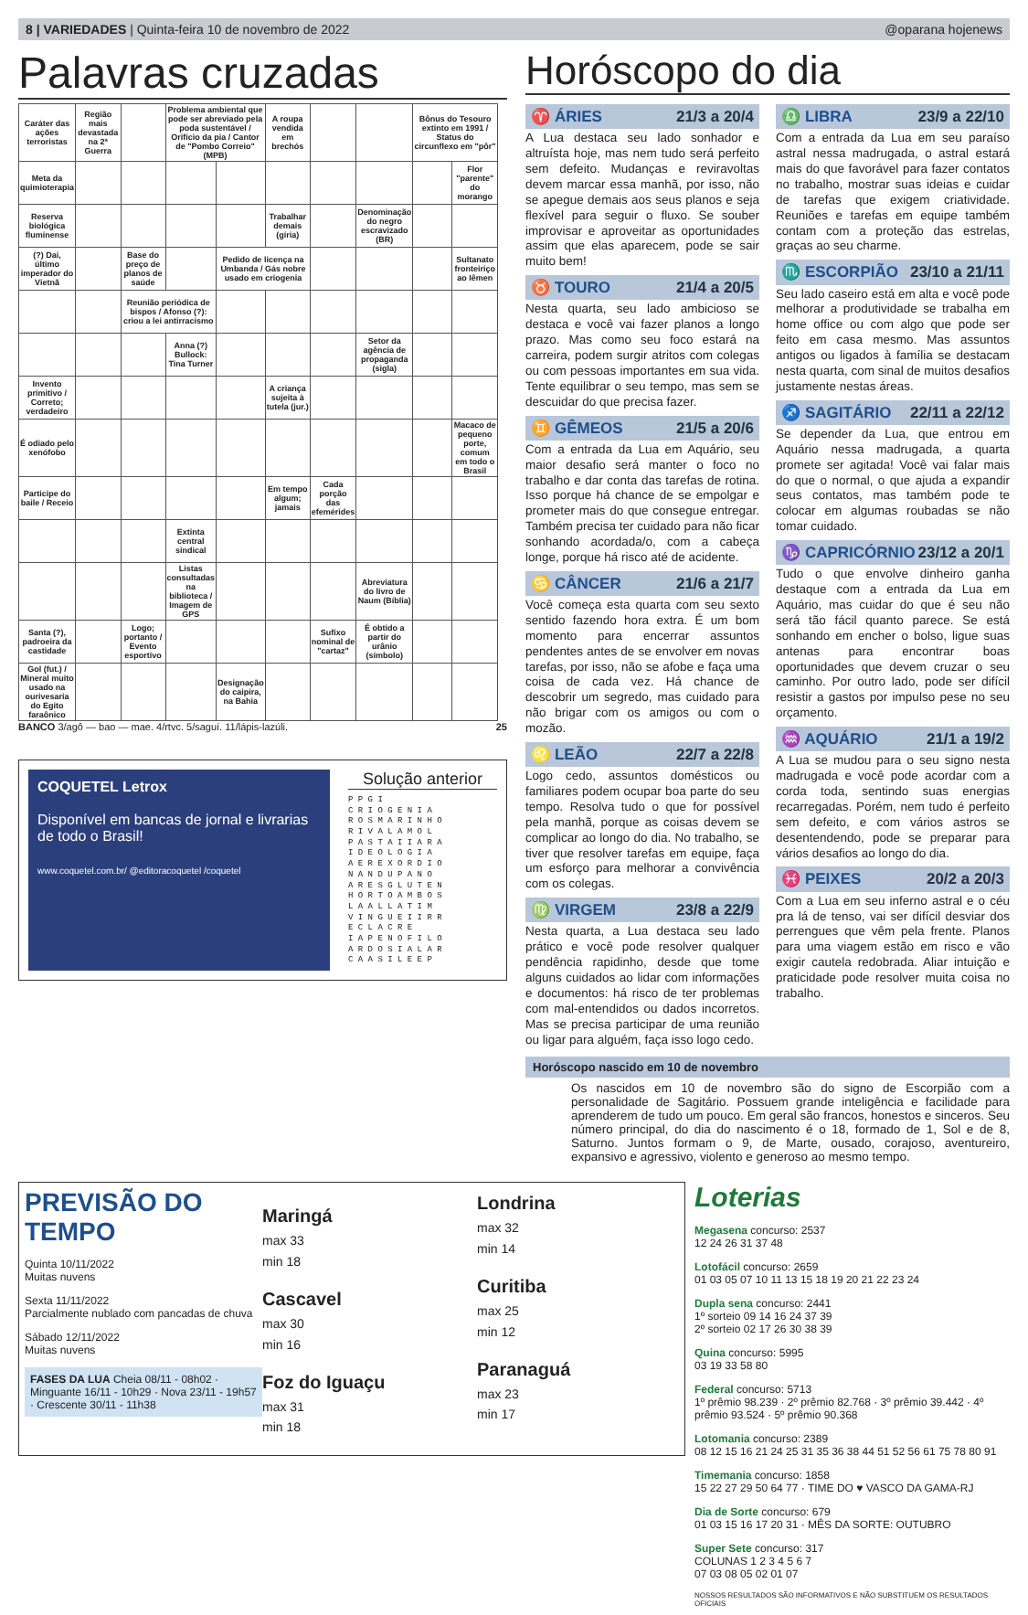8 | VARIEDADES | Quinta-feira 10 de novembro de 2022 @oparana hojenews
Palavras cruzadas
| Caráter das ações terroristas | Região mais devastada na 2ª Guerra | | Problema ambiental que pode ser abreviado pela poda sustentável / Orifício da pia / Cantor de "Pombo Correio" (MPB) | | A roupa vendida em brechós | | | Bônus do Tesouro extinto em 1991 / Status do circunflexo em "pôr" | |
| Meta da quimioterapia | | | | | | | | | Flor "parente" do morango |
| Reserva biológica fluminense | | | | | Trabalhar demais (gíria) | | Denominação do negro escravizado (BR) | | |
| (?) Dai, último imperador do Vietnã | | Base do preço de planos de saúde | | Pedido de licença na Umbanda / Gás nobre usado em criogenia | | | | | Sultanato fronteiriço ao Iêmen |
| | | Reunião periódica de bispos / Afonso (?): criou a lei antirracismo | | | | | | | |
| | | | Anna (?) Bullock: Tina Turner | | | | Setor da agência de propaganda (sigla) | | |
| Invento primitivo / Correto; verdadeiro | | | | | A criança sujeita à tutela (jur.) | | | | |
| É odiado pelo xenófobo | | | | | | | | | Macaco de pequeno porte, comum em todo o Brasil |
| Participe do baile / Receio | | | | | Em tempo algum; jamais | Cada porção das efemérides | | | |
| | | | Extinta central sindical | | | | | | |
| | | | Listas consultadas na biblioteca / Imagem de GPS | | | | Abreviatura do livro de Naum (Bíblia) | | |
| Santa (?), padroeira da castidade | | Logo; portanto / Evento esportivo | | | | Sufixo nominal de "cartaz" | É obtido a partir do urânio (símbolo) | | |
| Gol (fut.) / Mineral muito usado na ourivesaria do Egito faraônico | | | | Designação do caipira, na Bahia | | | | | |
BANCO 3/agô — bao — mae. 4/rtvc. 5/saguí. 11/lápis-lazúli. 25
COQUETEL Letrox
Disponível em bancas de jornal e livrarias de todo o Brasil!
www.coquetel.com.br/ @editoracoquetel /coquetel
Solução anterior
P P G I
C R I O G E N I A
R O S M A R I N H O
R I V A L A M O L
P A S T A I I A R A
I D E O L O G I A
A E R E X O R D I O
N A N D U P A N O
A R E S G L U T E N
H O R T O A M B O S
L A A L L A T I M
V I N G U E I I R R
E C L A C R E
I A P E N O F I L O
A R D O S I A L A R
C A A S I L E E P
Horóscopo do dia
♈ ÁRIES 21/3 a 20/4
A Lua destaca seu lado sonhador e altruísta hoje, mas nem tudo será perfeito sem defeito. Mudanças e reviravoltas devem marcar essa manhã, por isso, não se apegue demais aos seus planos e seja flexível para seguir o fluxo. Se souber improvisar e aproveitar as oportunidades assim que elas aparecem, pode se sair muito bem!
♉ TOURO 21/4 a 20/5
Nesta quarta, seu lado ambicioso se destaca e você vai fazer planos a longo prazo. Mas como seu foco estará na carreira, podem surgir atritos com colegas ou com pessoas importantes em sua vida. Tente equilibrar o seu tempo, mas sem se descuidar do que precisa fazer.
♊ GÊMEOS 21/5 a 20/6
Com a entrada da Lua em Aquário, seu maior desafio será manter o foco no trabalho e dar conta das tarefas de rotina. Isso porque há chance de se empolgar e prometer mais do que consegue entregar. Também precisa ter cuidado para não ficar sonhando acordada/o, com a cabeça longe, porque há risco até de acidente.
♋ CÂNCER 21/6 a 21/7
Você começa esta quarta com seu sexto sentido fazendo hora extra. É um bom momento para encerrar assuntos pendentes antes de se envolver em novas tarefas, por isso, não se afobe e faça uma coisa de cada vez. Há chance de descobrir um segredo, mas cuidado para não brigar com os amigos ou com o mozão.
♌ LEÃO 22/7 a 22/8
Logo cedo, assuntos domésticos ou familiares podem ocupar boa parte do seu tempo. Resolva tudo o que for possível pela manhã, porque as coisas devem se complicar ao longo do dia. No trabalho, se tiver que resolver tarefas em equipe, faça um esforço para melhorar a convivência com os colegas.
♍ VIRGEM 23/8 a 22/9
Nesta quarta, a Lua destaca seu lado prático e você pode resolver qualquer pendência rapidinho, desde que tome alguns cuidados ao lidar com informações e documentos: há risco de ter problemas com mal-entendidos ou dados incorretos. Mas se precisa participar de uma reunião ou ligar para alguém, faça isso logo cedo.
♎ LIBRA 23/9 a 22/10
Com a entrada da Lua em seu paraíso astral nessa madrugada, o astral estará mais do que favorável para fazer contatos no trabalho, mostrar suas ideias e cuidar de tarefas que exigem criatividade. Reuniões e tarefas em equipe também contam com a proteção das estrelas, graças ao seu charme.
♏ ESCORPIÃO 23/10 a 21/11
Seu lado caseiro está em alta e você pode melhorar a produtividade se trabalha em home office ou com algo que pode ser feito em casa mesmo. Mas assuntos antigos ou ligados à família se destacam nesta quarta, com sinal de muitos desafios justamente nestas áreas.
♐ SAGITÁRIO 22/11 a 22/12
Se depender da Lua, que entrou em Aquário nessa madrugada, a quarta promete ser agitada! Você vai falar mais do que o normal, o que ajuda a expandir seus contatos, mas também pode te colocar em algumas roubadas se não tomar cuidado.
♑ CAPRICÓRNIO 23/12 a 20/1
Tudo o que envolve dinheiro ganha destaque com a entrada da Lua em Aquário, mas cuidar do que é seu não será tão fácil quanto parece. Se está sonhando em encher o bolso, ligue suas antenas para encontrar boas oportunidades que devem cruzar o seu caminho. Por outro lado, pode ser difícil resistir a gastos por impulso pese no seu orçamento.
♒ AQUÁRIO 21/1 a 19/2
A Lua se mudou para o seu signo nesta madrugada e você pode acordar com a corda toda, sentindo suas energias recarregadas. Porém, nem tudo é perfeito sem defeito, e com vários astros se desentendendo, pode se preparar para vários desafios ao longo do dia.
♓ PEIXES 20/2 a 20/3
Com a Lua em seu inferno astral e o céu pra lá de tenso, vai ser difícil desviar dos perrengues que vêm pela frente. Planos para uma viagem estão em risco e vão exigir cautela redobrada. Aliar intuição e praticidade pode resolver muita coisa no trabalho.
Horóscopo nascido em 10 de novembro
Os nascidos em 10 de novembro são do signo de Escorpião com a personalidade de Sagitário. Possuem grande inteligência e facilidade para aprenderem de tudo um pouco. Em geral são francos, honestos e sinceros. Seu número principal, do dia do nascimento é o 18, formado de 1, Sol e de 8, Saturno. Juntos formam o 9, de Marte, ousado, corajoso, aventureiro, expansivo e agressivo, violento e generoso ao mesmo tempo.
PREVISÃO DO TEMPO
Quinta 10/11/2022
Muitas nuvens
Sexta 11/11/2022
Parcialmente nublado com pancadas de chuva
Sábado 12/11/2022
Muitas nuvens
FASES DA LUA Cheia 08/11 - 08h02 · Minguante 16/11 - 10h29 · Nova 23/11 - 19h57 · Crescente 30/11 - 11h38
Maringá
max 33
min 18
Cascavel
max 30
min 16
Foz do Iguaçu
max 31
min 18
Londrina
max 32
min 14
Curitiba
max 25
min 12
Paranaguá
max 23
min 17
Loterias
Megasena concurso: 2537
12 24 26 31 37 48
Lotofácil concurso: 2659
01 03 05 07 10 11 13 15 18 19 20 21 22 23 24
Dupla sena concurso: 2441
1º sorteio 09 14 16 24 37 39
2º sorteio 02 17 26 30 38 39
Quina concurso: 5995
03 19 33 58 80
Federal concurso: 5713
1º prêmio 98.239 · 2º prêmio 82.768 · 3º prêmio 39.442 · 4º prêmio 93.524 · 5º prêmio 90.368
Lotomania concurso: 2389
08 12 15 16 21 24 25 31 35 36 38 44 51 52 56 61 75 78 80 91
Timemania concurso: 1858
15 22 27 29 50 64 77 · TIME DO ♥ VASCO DA GAMA-RJ
Dia de Sorte concurso: 679
01 03 15 16 17 20 31 · MÊS DA SORTE: OUTUBRO
Super Sete concurso: 317
COLUNAS 1 2 3 4 5 6 7
07 03 08 05 02 01 07
NOSSOS RESULTADOS SÃO INFORMATIVOS E NÃO SUBSTITUEM OS RESULTADOS OFICIAIS